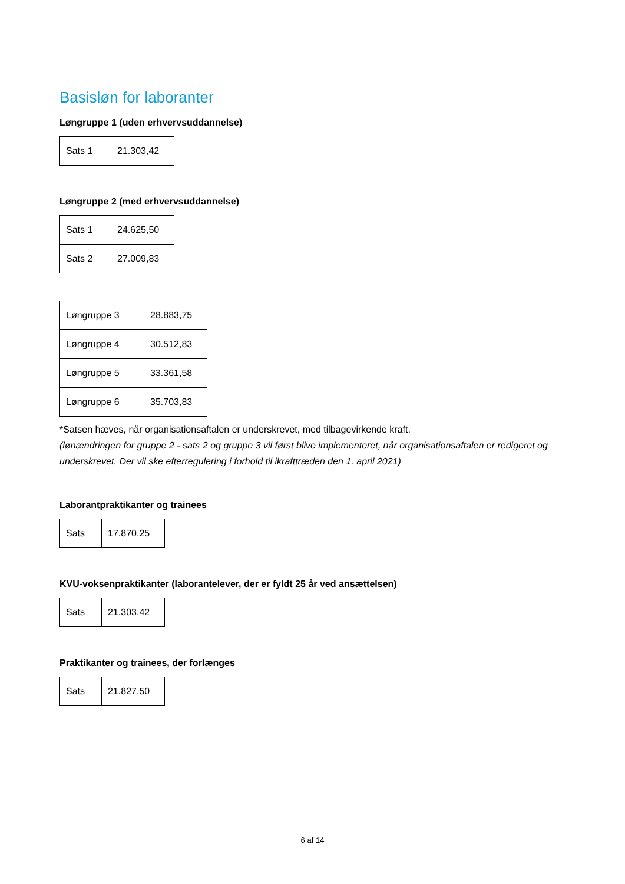Basisløn for laboranter
Løngruppe 1 (uden erhvervsuddannelse)
| Sats 1 | 21.303,42 |
Løngruppe 2 (med erhvervsuddannelse)
| Sats 1 | 24.625,50 |
| Sats 2 | 27.009,83 |
| Løngruppe 3 | 28.883,75 |
| Løngruppe 4 | 30.512,83 |
| Løngruppe 5 | 33.361,58 |
| Løngruppe 6 | 35.703,83 |
*Satsen hæves, når organisationsaftalen er underskrevet, med tilbagevirkende kraft.
(lønændringen for gruppe 2 - sats 2 og gruppe 3 vil først blive implementeret, når organisationsaftalen er redigeret og underskrevet. Der vil ske efterregulering i forhold til ikrafttræden den 1. april 2021)
Laborantpraktikanter og trainees
| Sats | 17.870,25 |
KVU-voksenpraktikanter (laborantelever, der er fyldt 25 år ved ansættelsen)
| Sats | 21.303,42 |
Praktikanter og trainees, der forlænges
| Sats | 21.827,50 |
6 af 14